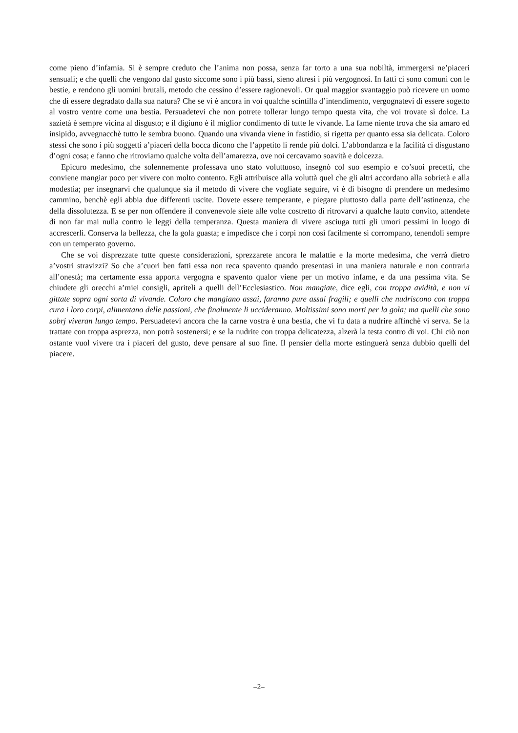come pieno d’infamia. Si è sempre creduto che l’anima non possa, senza far torto a una sua nobiltà, immergersi ne’piaceri sensuali; e che quelli che vengono dal gusto siccome sono i più bassi, sieno altresì i più vergognosi. In fatti ci sono comuni con le bestie, e rendono gli uomini brutali, metodo che cessino d’essere ragionevoli. Or qual maggior svantaggio può ricevere un uomo che di essere degradato dalla sua natura? Che se vi è ancora in voi qualche scintilla d’intendimento, vergognatevi di essere sogetto al vostro ventre come una bestia. Persuadetevi che non potrete tollerar lungo tempo questa vita, che voi trovate sì dolce. La sazietà è sempre vicina al disgusto; e il digiuno è il miglior condimento di tutte le vivande. La fame niente trova che sia amaro ed insipido, avvegnacchè tutto le sembra buono. Quando una vivanda viene in fastidio, si rigetta per quanto essa sia delicata. Coloro stessi che sono i più soggetti a’piaceri della bocca dicono che l’appetito li rende più dolci. L’abbondanza e la facilità ci disgustano d’ogni cosa; e fanno che ritroviamo qualche volta dell’amarezza, ove noi cercavamo soavità e dolcezza.
Epicuro medesimo, che solennemente professava uno stato voluttuoso, insegnò col suo esempio e co’suoi precetti, che conviene mangiar poco per vivere con molto contento. Egli attribuisce alla voluttà quel che gli altri accordano alla sobrietà e alla modestia; per insegnarvi che qualunque sia il metodo di vivere che vogliate seguire, vi è di bisogno di prendere un medesimo cammino, benchè egli abbia due differenti uscite. Dovete essere temperante, e piegare piuttosto dalla parte dell’astinenza, che della dissolutezza. E se per non offendere il convenevole siete alle volte costretto di ritrovarvi a qualche lauto convito, attendete di non far mai nulla contro le leggi della temperanza. Questa maniera di vivere asciuga tutti gli umori pessimi in luogo di accrescerli. Conserva la bellezza, che la gola guasta; e impedisce che i corpi non così facilmente si corrompano, tenendoli sempre con un temperato governo.
Che se voi disprezzate tutte queste considerazioni, sprezzarete ancora le malattie e la morte medesima, che verrà dietro a’vostri stravizzi? So che a’cuori ben fatti essa non reca spavento quando presentasi in una maniera naturale e non contraria all’onestà; ma certamente essa apporta vergogna e spavento qualor viene per un motivo infame, e da una pessima vita. Se chiudete gli orecchi a’miei consigli, apriteli a quelli dell’Ecclesiastico. Non mangiate, dice egli, con troppa avidità, e non vi gittate sopra ogni sorta di vivande. Coloro che mangiano assai, faranno pure assai fragili; e quelli che nudriscono con troppa cura i loro corpi, alimentano delle passioni, che finalmente li uccideranno. Moltissimi sono morti per la gola; ma quelli che sono sobrj viveran lungo tempo. Persuadetevi ancora che la carne vostra è una bestia, che vi fu data a nudrire affinchè vi serva. Se la trattate con troppa asprezza, non potrà sostenersi; e se la nudrite con troppa delicatezza, alzerà la testa contro di voi. Chi ciò non ostante vuol vivere tra i piaceri del gusto, deve pensare al suo fine. Il pensier della morte estinguerà senza dubbio quelli del piacere.
–2–